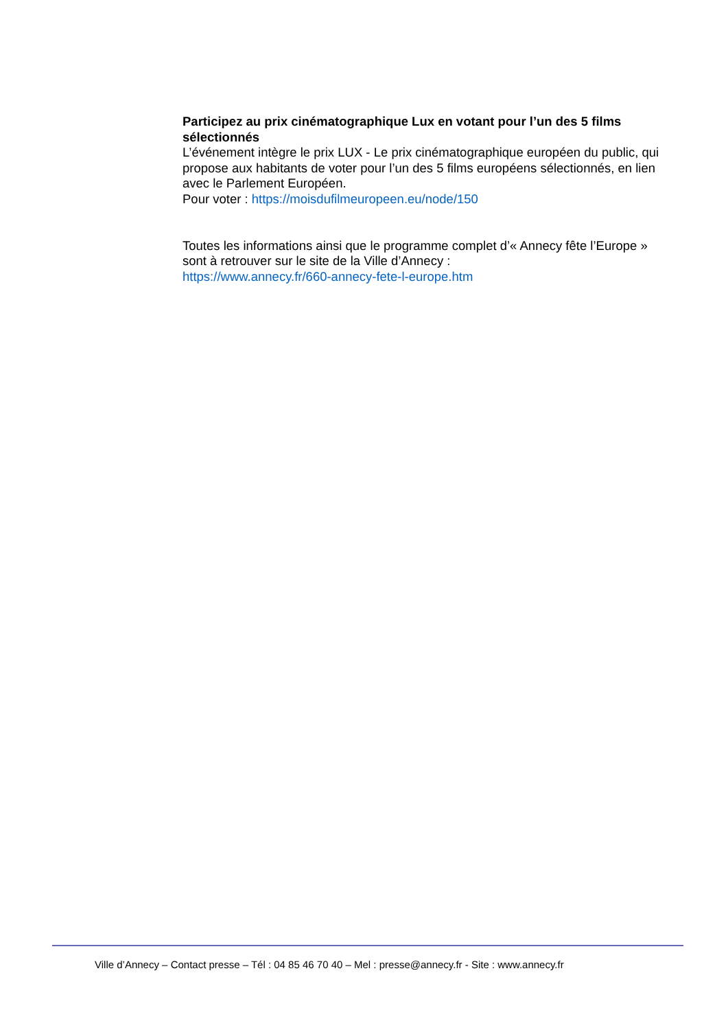Participez au prix cinématographique Lux en votant pour l’un des 5 films sélectionnés
L’événement intègre le prix LUX - Le prix cinématographique européen du public, qui propose aux habitants de voter pour l’un des 5 films européens sélectionnés, en lien avec le Parlement Européen.
Pour voter : https://moisdufilmeuropeen.eu/node/150
Toutes les informations ainsi que le programme complet d’« Annecy fête l’Europe » sont à retrouver sur le site de la Ville d’Annecy :
https://www.annecy.fr/660-annecy-fete-l-europe.htm
Ville d’Annecy – Contact presse – Tél : 04 85 46 70 40 – Mel : presse@annecy.fr - Site : www.annecy.fr